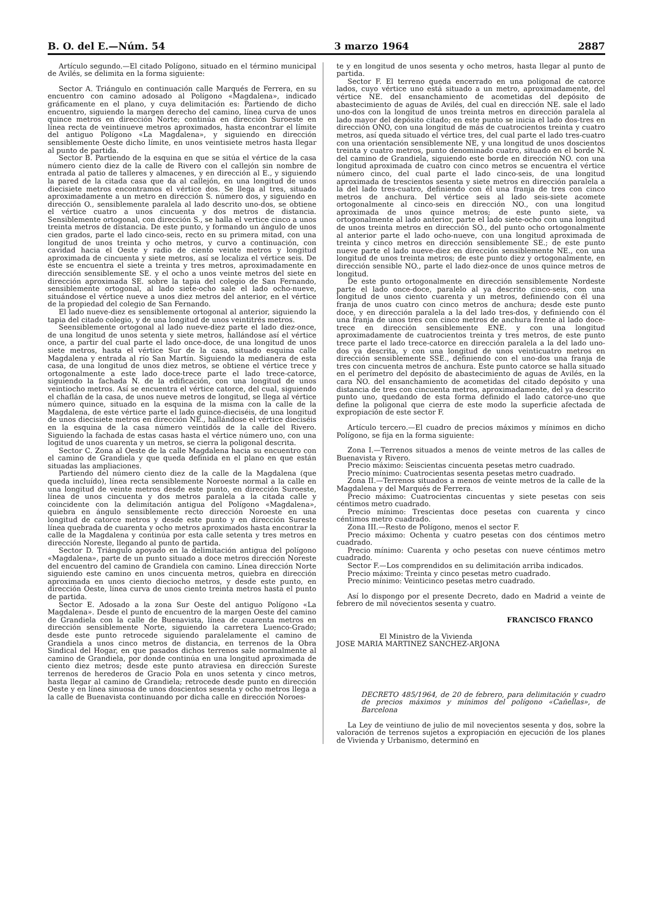B. O. del E.—Núm. 54 3 marzo 1964 2887
Artículo segundo.—El citado Polígono, situado en el término municipal de Avilés, se delimita en la forma siguiente:
Sector A. Triángulo en continuación calle Marqués de Ferrera, en su encuentro con camino adosado al Polígono «Magdalena», indicado gráficamente en el plano, y cuya delimitación es: Partiendo de dicho encuentro, siguiendo la margen derecho del camino, línea curva de unos quince metros en dirección Norte; continúa en dirección Suroeste en línea recta de veintinueve metros aproximados, hasta encontrar el límite del antiguo Polígono «La Magdalena», y siguiendo en dirección sensiblemente Oeste dicho límite, en unos veintisiete metros hasta llegar al punto de partida.
Sector B. Partiendo de la esquina en que se sitúa el vértice de la casa número ciento diez de la calle de Rivero con el callejón sin nombre de entrada al patio de talleres y almacenes, y en dirección al E., y siguiendo la pared de la citada casa que da al callejón, en una longitud de unos diecisiete metros encontramos el vértice dos. Se llega al tres, situado aproximadamente a un metro en dirección S. número dos, y siguiendo en dirección O., sensiblemente paralela al lado descrito uno-dos, se obtiene el vértice cuatro a unos cincuenta y dos metros de distancia. Sensiblemente ortogonal, con dirección S., se halla el vertice cinco a unos treinta metros de distancia. De este punto, y formando un ángulo de unos cien grados, parte el lado cinco-seis, recto en su primera mitad, con una longitud de unos treinta y ocho metros, y curvo a continuación, con cavidad hacia el Oeste y radio de ciento veinte metros y longitud aproximada de cincuenta y siete metros, así se localiza el vértice seis. De éste se encuentra el siete a treinta y tres metros, aproximadamente en dirección sensiblemente SE. y el ocho a unos veinte metros del siete en dirección aproximada SE. sobre la tapia del colegio de San Fernando, sensiblemente ortogonal, al lado siete-ocho sale el lado ocho-nueve, situándose el vértice nueve a unos diez metros del anterior, en el vértice de la propiedad del colegio de San Fernando.
El lado nueve-diez es sensiblemente ortogonal al anterior, siguiendo la tapia del citado colegio, y de una longitud de unos veintitrés metros.
Seensiblemente ortogonal al lado nueve-diez parte el lado diez-once, de una longitud de unos setenta y siete metros, hallándose así el vértice once, a partir del cual parte el lado once-doce, de una longitud de unos siete metros, hasta el vértice Sur de la casa, situado esquina calle Magdalena y entrada al río San Martín. Siguiendo la medianera de esta casa, de una longitud de unos diez metros, se obtiene el vértice trece y ortogonalmente a este lado doce-trece parte el lado trece-catorce, siguiendo la fachada N. de la edificación, con una longitud de unos veintiocho metros. Así se encuentra el vértice catorce, del cual, siguiendo el chaflán de la casa, de unos nueve metros de longitud, se llega al vértice número quince, situado en la esquina de la misma con la calle de la Magdalena, de este vértice parte el lado quince-dieciséis, de una longitud de unos diecisiete metros en dirección NE., hallándose el vértice dieciséis en la esquina de la casa número veintidós de la calle del Rivero. Siguiendo la fachada de estas casas hasta el vértice número uno, con una logitud de unos cuarenta y un metros, se cierra la poligonal descrita.
Sector C. Zona al Oeste de la calle Magdalena hacia su encuentro con el camino de Grandiela y que queda definida en el plano en que están situadas las ampliaciones.
Partiendo del número ciento diez de la calle de la Magdalena (que queda incluído), línea recta sensiblemente Noroeste normal a la calle en una longitud de veinte metros desde este punto, en dirección Suroeste, línea de unos cincuenta y dos metros paralela a la citada calle y coincidente con la delimitación antigua del Polígono «Magdalena», quiebra en ángulo sensiblemente recto dirección Noroeste en una longitud de catorce metros y desde este punto y en dirección Sureste línea quebrada de cuarenta y ocho metros aproximados hasta encontrar la calle de la Magdalena y continúa por esta calle setenta y tres metros en dirección Noreste, llegando al punto de partida.
Sector D. Triángulo apoyado en la delimitación antigua del polígono «Magdalena», parte de un punto situado a doce metros dirección Noreste del encuentro del camino de Grandiela con camino. Línea dirección Norte siguiendo este camino en unos cincuenta metros, quiebra en dirección aproximada en unos ciento dieciocho metros, y desde este punto, en dirección Oeste, línea curva de unos ciento treinta metros hasta el punto de partida.
Sector E. Adosado a la zona Sur Oeste del antiguo Polígono «La Magdalena». Desde el punto de encuentro de la margen Oeste del camino de Grandiela con la calle de Buenavista, línea de cuarenta metros en dirección sensiblemente Norte, siguiendo la carretera Luenco-Grado; desde este punto retrocede siguiendo paralelamente el camino de Grandiela a unos cinco metros de distancia, en terrenos de la Obra Sindical del Hogar, en que pasados dichos terrenos sale normalmente al camino de Grandiela, por donde continúa en una longitud aproximada de ciento diez metros; desde este punto atraviesa en dirección Sureste terrenos de herederos de Gracio Pola en unos setenta y cinco metros, hasta llegar al camino de Grandiela; retrocede desde punto en dirección Oeste y en línea sinuosa de unos doscientos sesenta y ocho metros llega a la calle de Buenavista continuando por dicha calle en dirección Noroes-
te y en longitud de unos sesenta y ocho metros, hasta llegar al punto de partida.
Sector F. El terreno queda encerrado en una poligonal de catorce lados, cuyo vértice uno está situado a un metro, aproximadamente, del vértice NE. del ensanchamiento de acometidas del depósito de abastecimiento de aguas de Avilés, del cual en dirección NE. sale el lado uno-dos con la longitud de unos treinta metros en dirección paralela al lado mayor del depósito citado; en este punto se inicia el lado dos-tres en dirección ONO, con una longitud de más de cuatrocientos treinta y cuatro metros, así queda situado el vértice tres, del cual parte el lado tres-cuatro con una orientación sensiblemente NE, y una longitud de unos doscientos treinta y cuatro metros, punto denominado cuatro, situado en el borde N. del camino de Grandiela, siguiendo este borde en dirección NO. con una longitud aproximada de cuatro con cinco metros se encuentra el vértice número cinco, del cual parte el lado cinco-seis, de una longitud aproximada de trescientos sesenta y siete metros en dirección paralela a la del lado tres-cuatro, definiendo con él una franja de tres con cinco metros de anchura. Del vértice seis al lado seis-siete acomete ortogonalmente al cinco-seis en dirección NO., con una longitud aproximada de unos quince metros; de este punto siete, va ortogonalmente al lado anterior, parte el lado siete-ocho con una longitud de unos treinta metros en dirección SO., del punto ocho ortogonalmente al anterior parte el lado ocho-nueve, con una longitud aproximada de treinta y cinco metros en dirección sensiblemente SE.; de este punto nueve parte el lado nueve-diez en dirección sensiblemente NE., con una longitud de unos treinta metros; de este punto diez y ortogonalmente, en dirección sensible NO., parte el lado diez-once de unos quince metros de longitud.
De este punto ortogonalmente en dirección sensiblemente Nordeste parte el lado once-doce, paralelo al ya descrito cinco-seis, con una longitud de unos ciento cuarenta y un metros, definiendo con él una franja de unos cuatro con cinco metros de anchura; desde este punto doce, y en dirección paralela a la del lado tres-dos, y definiendo con él una franja de unos tres con cinco metros de anchura frente al lado doce-trece en dirección sensiblemente ENE. y con una longitud aproximadamente de cuatrocientos treinta y tres metros, de este punto trece parte el lado trece-catorce en dirección paralela a la del lado uno-dos ya descrita, y con una longitud de unos veinticuatro metros en dirección sensiblemente SSE., definiendo con el uno-dos una franja de tres con cincuenta metros de anchura. Este punto catorce se halla situado en el perímetro del depósito de abastecimiento de aguas de Avilés, en la cara NO. del ensanchamiento de acometidas del citado depósito y una distancia de tres con cincuenta metros, aproximadamente, del ya descrito punto uno, quedando de esta forma definido el lado catorce-uno que define la poligonal que cierra de este modo la superficie afectada de expropiación de este sector F.
Artículo tercero.—El cuadro de precios máximos y mínimos en dicho Polígono, se fija en la forma siguiente:
Zona I.—Terrenos situados a menos de veinte metros de las calles de Buenavista y Rivero.
Precio máximo: Seiscientas cincuenta pesetas metro cuadrado.
Precio mínimo: Cuatrocientas sesenta pesetas metro cuadrado.
Zona II.—Terrenos situados a menos de veinte metros de la calle de la Magdalena y del Marqués de Ferrera.
Precio máximo: Cuatrocientas cincuentas y siete pesetas con seis céntimos metro cuadrado.
Precio mínimo: Trescientas doce pesetas con cuarenta y cinco céntimos metro cuadrado.
Zona III.—Resto de Polígono, menos el sector F.
Precio máximo: Ochenta y cuatro pesetas con dos céntimos metro cuadrado.
Precio mínimo: Cuarenta y ocho pesetas con nueve céntimos metro cuadrado.
Sector F.—Los comprendidos en su delimitación arriba indicados.
Precio máximo: Treinta y cinco pesetas metro cuadrado.
Precio mínimo: Veinticinco pesetas metro cuadrado.
Así lo dispongo por el presente Decreto, dado en Madrid a veinte de febrero de mil novecientos sesenta y cuatro.
FRANCISCO FRANCO
El Ministro de la Vivienda
JOSE MARIA MARTINEZ SANCHEZ-ARJONA
DECRETO 485/1964, de 20 de febrero, para delimitación y cuadro de precios máximos y mínimos del polígono «Cañellas», de Barcelona
La Ley de veintiuno de julio de mil novecientos sesenta y dos, sobre la valoración de terrenos sujetos a expropiación en ejecución de los planes de Vivienda y Urbanismo, determinó en